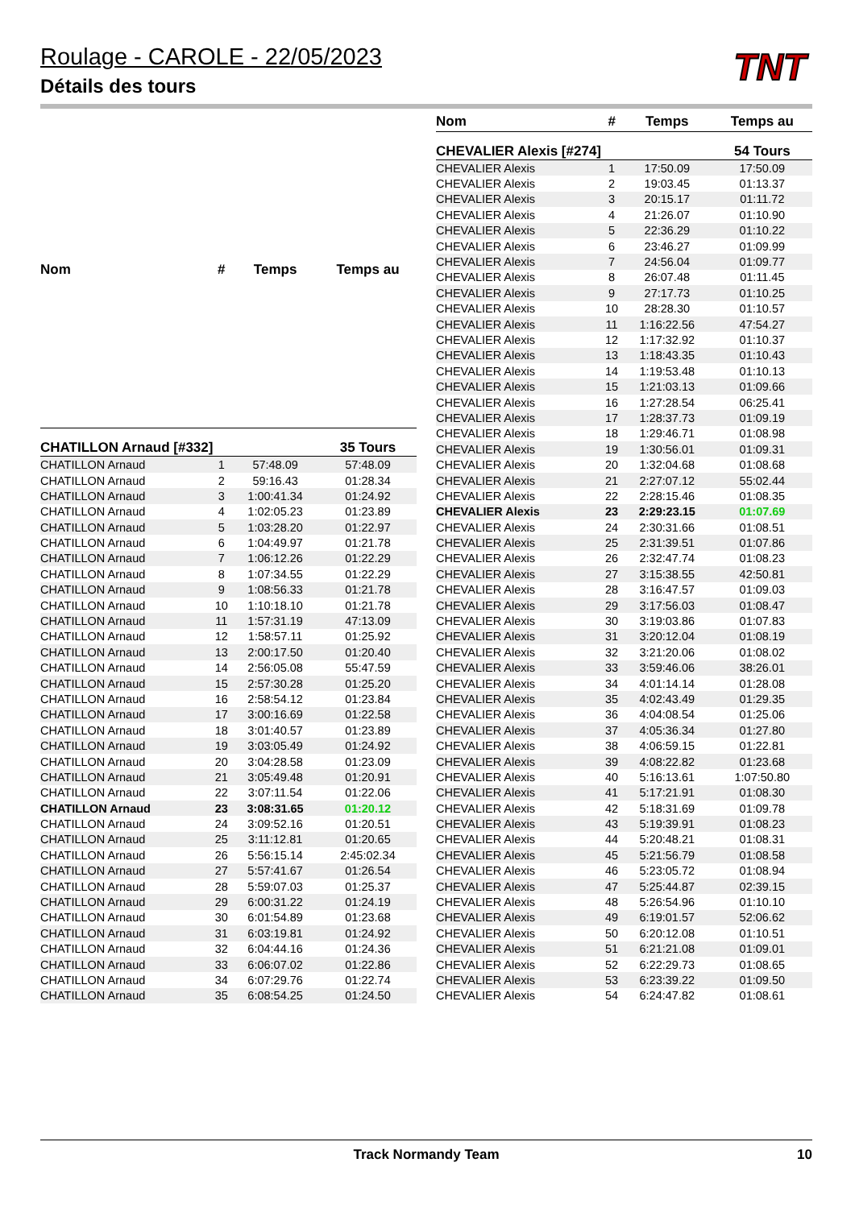TNT
Roulage - CAROLE - 22/05/2023
Détails des tours
| Nom | # | Temps | Temps au |
| --- | --- | --- | --- |
| CHATILLON Arnaud [#332] | | | 35 Tours |
| CHATILLON Arnaud | 1 | 57:48.09 | 57:48.09 |
| CHATILLON Arnaud | 2 | 59:16.43 | 01:28.34 |
| CHATILLON Arnaud | 3 | 1:00:41.34 | 01:24.92 |
| CHATILLON Arnaud | 4 | 1:02:05.23 | 01:23.89 |
| CHATILLON Arnaud | 5 | 1:03:28.20 | 01:22.97 |
| CHATILLON Arnaud | 6 | 1:04:49.97 | 01:21.78 |
| CHATILLON Arnaud | 7 | 1:06:12.26 | 01:22.29 |
| CHATILLON Arnaud | 8 | 1:07:34.55 | 01:22.29 |
| CHATILLON Arnaud | 9 | 1:08:56.33 | 01:21.78 |
| CHATILLON Arnaud | 10 | 1:10:18.10 | 01:21.78 |
| CHATILLON Arnaud | 11 | 1:57:31.19 | 47:13.09 |
| CHATILLON Arnaud | 12 | 1:58:57.11 | 01:25.92 |
| CHATILLON Arnaud | 13 | 2:00:17.50 | 01:20.40 |
| CHATILLON Arnaud | 14 | 2:56:05.08 | 55:47.59 |
| CHATILLON Arnaud | 15 | 2:57:30.28 | 01:25.20 |
| CHATILLON Arnaud | 16 | 2:58:54.12 | 01:23.84 |
| CHATILLON Arnaud | 17 | 3:00:16.69 | 01:22.58 |
| CHATILLON Arnaud | 18 | 3:01:40.57 | 01:23.89 |
| CHATILLON Arnaud | 19 | 3:03:05.49 | 01:24.92 |
| CHATILLON Arnaud | 20 | 3:04:28.58 | 01:23.09 |
| CHATILLON Arnaud | 21 | 3:05:49.48 | 01:20.91 |
| CHATILLON Arnaud | 22 | 3:07:11.54 | 01:22.06 |
| CHATILLON Arnaud | 23 | 3:08:31.65 | 01:20.12 |
| CHATILLON Arnaud | 24 | 3:09:52.16 | 01:20.51 |
| CHATILLON Arnaud | 25 | 3:11:12.81 | 01:20.65 |
| CHATILLON Arnaud | 26 | 5:56:15.14 | 2:45:02.34 |
| CHATILLON Arnaud | 27 | 5:57:41.67 | 01:26.54 |
| CHATILLON Arnaud | 28 | 5:59:07.03 | 01:25.37 |
| CHATILLON Arnaud | 29 | 6:00:31.22 | 01:24.19 |
| CHATILLON Arnaud | 30 | 6:01:54.89 | 01:23.68 |
| CHATILLON Arnaud | 31 | 6:03:19.81 | 01:24.92 |
| CHATILLON Arnaud | 32 | 6:04:44.16 | 01:24.36 |
| CHATILLON Arnaud | 33 | 6:06:07.02 | 01:22.86 |
| CHATILLON Arnaud | 34 | 6:07:29.76 | 01:22.74 |
| CHATILLON Arnaud | 35 | 6:08:54.25 | 01:24.50 |
| Nom | # | Temps | Temps au |
| --- | --- | --- | --- |
| CHEVALIER Alexis [#274] | | | 54 Tours |
| CHEVALIER Alexis | 1 | 17:50.09 | 17:50.09 |
| CHEVALIER Alexis | 2 | 19:03.45 | 01:13.37 |
| CHEVALIER Alexis | 3 | 20:15.17 | 01:11.72 |
| CHEVALIER Alexis | 4 | 21:26.07 | 01:10.90 |
| CHEVALIER Alexis | 5 | 22:36.29 | 01:10.22 |
| CHEVALIER Alexis | 6 | 23:46.27 | 01:09.99 |
| CHEVALIER Alexis | 7 | 24:56.04 | 01:09.77 |
| CHEVALIER Alexis | 8 | 26:07.48 | 01:11.45 |
| CHEVALIER Alexis | 9 | 27:17.73 | 01:10.25 |
| CHEVALIER Alexis | 10 | 28:28.30 | 01:10.57 |
| CHEVALIER Alexis | 11 | 1:16:22.56 | 47:54.27 |
| CHEVALIER Alexis | 12 | 1:17:32.92 | 01:10.37 |
| CHEVALIER Alexis | 13 | 1:18:43.35 | 01:10.43 |
| CHEVALIER Alexis | 14 | 1:19:53.48 | 01:10.13 |
| CHEVALIER Alexis | 15 | 1:21:03.13 | 01:09.66 |
| CHEVALIER Alexis | 16 | 1:27:28.54 | 06:25.41 |
| CHEVALIER Alexis | 17 | 1:28:37.73 | 01:09.19 |
| CHEVALIER Alexis | 18 | 1:29:46.71 | 01:08.98 |
| CHEVALIER Alexis | 19 | 1:30:56.01 | 01:09.31 |
| CHEVALIER Alexis | 20 | 1:32:04.68 | 01:08.68 |
| CHEVALIER Alexis | 21 | 2:27:07.12 | 55:02.44 |
| CHEVALIER Alexis | 22 | 2:28:15.46 | 01:08.35 |
| CHEVALIER Alexis | 23 | 2:29:23.15 | 01:07.69 |
| CHEVALIER Alexis | 24 | 2:30:31.66 | 01:08.51 |
| CHEVALIER Alexis | 25 | 2:31:39.51 | 01:07.86 |
| CHEVALIER Alexis | 26 | 2:32:47.74 | 01:08.23 |
| CHEVALIER Alexis | 27 | 3:15:38.55 | 42:50.81 |
| CHEVALIER Alexis | 28 | 3:16:47.57 | 01:09.03 |
| CHEVALIER Alexis | 29 | 3:17:56.03 | 01:08.47 |
| CHEVALIER Alexis | 30 | 3:19:03.86 | 01:07.83 |
| CHEVALIER Alexis | 31 | 3:20:12.04 | 01:08.19 |
| CHEVALIER Alexis | 32 | 3:21:20.06 | 01:08.02 |
| CHEVALIER Alexis | 33 | 3:59:46.06 | 38:26.01 |
| CHEVALIER Alexis | 34 | 4:01:14.14 | 01:28.08 |
| CHEVALIER Alexis | 35 | 4:02:43.49 | 01:29.35 |
| CHEVALIER Alexis | 36 | 4:04:08.54 | 01:25.06 |
| CHEVALIER Alexis | 37 | 4:05:36.34 | 01:27.80 |
| CHEVALIER Alexis | 38 | 4:06:59.15 | 01:22.81 |
| CHEVALIER Alexis | 39 | 4:08:22.82 | 01:23.68 |
| CHEVALIER Alexis | 40 | 5:16:13.61 | 1:07:50.80 |
| CHEVALIER Alexis | 41 | 5:17:21.91 | 01:08.30 |
| CHEVALIER Alexis | 42 | 5:18:31.69 | 01:09.78 |
| CHEVALIER Alexis | 43 | 5:19:39.91 | 01:08.23 |
| CHEVALIER Alexis | 44 | 5:20:48.21 | 01:08.31 |
| CHEVALIER Alexis | 45 | 5:21:56.79 | 01:08.58 |
| CHEVALIER Alexis | 46 | 5:23:05.72 | 01:08.94 |
| CHEVALIER Alexis | 47 | 5:25:44.87 | 02:39.15 |
| CHEVALIER Alexis | 48 | 5:26:54.96 | 01:10.10 |
| CHEVALIER Alexis | 49 | 6:19:01.57 | 52:06.62 |
| CHEVALIER Alexis | 50 | 6:20:12.08 | 01:10.51 |
| CHEVALIER Alexis | 51 | 6:21:21.08 | 01:09.01 |
| CHEVALIER Alexis | 52 | 6:22:29.73 | 01:08.65 |
| CHEVALIER Alexis | 53 | 6:23:39.22 | 01:09.50 |
| CHEVALIER Alexis | 54 | 6:24:47.82 | 01:08.61 |
Track Normandy Team 10